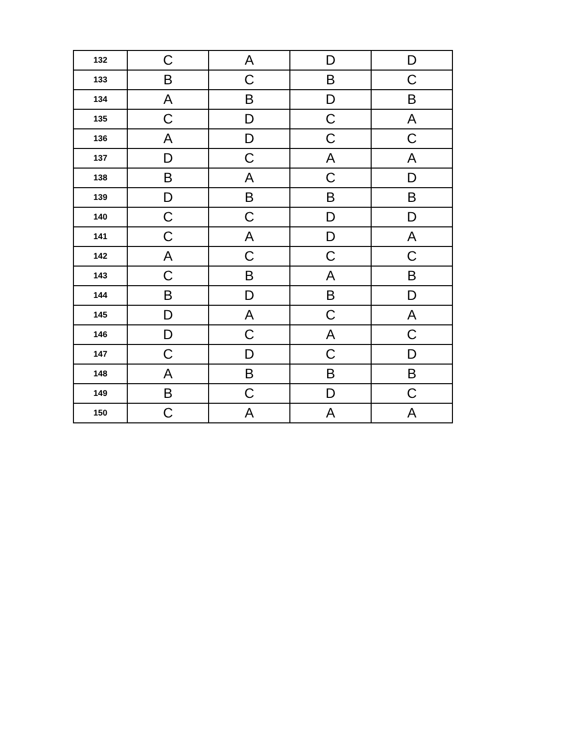| 132 | C | A | D | D |
| 133 | B | C | B | C |
| 134 | A | B | D | B |
| 135 | C | D | C | A |
| 136 | A | D | C | C |
| 137 | D | C | A | A |
| 138 | B | A | C | D |
| 139 | D | B | B | B |
| 140 | C | C | D | D |
| 141 | C | A | D | A |
| 142 | A | C | C | C |
| 143 | C | B | A | B |
| 144 | B | D | B | D |
| 145 | D | A | C | A |
| 146 | D | C | A | C |
| 147 | C | D | C | D |
| 148 | A | B | B | B |
| 149 | B | C | D | C |
| 150 | C | A | A | A |